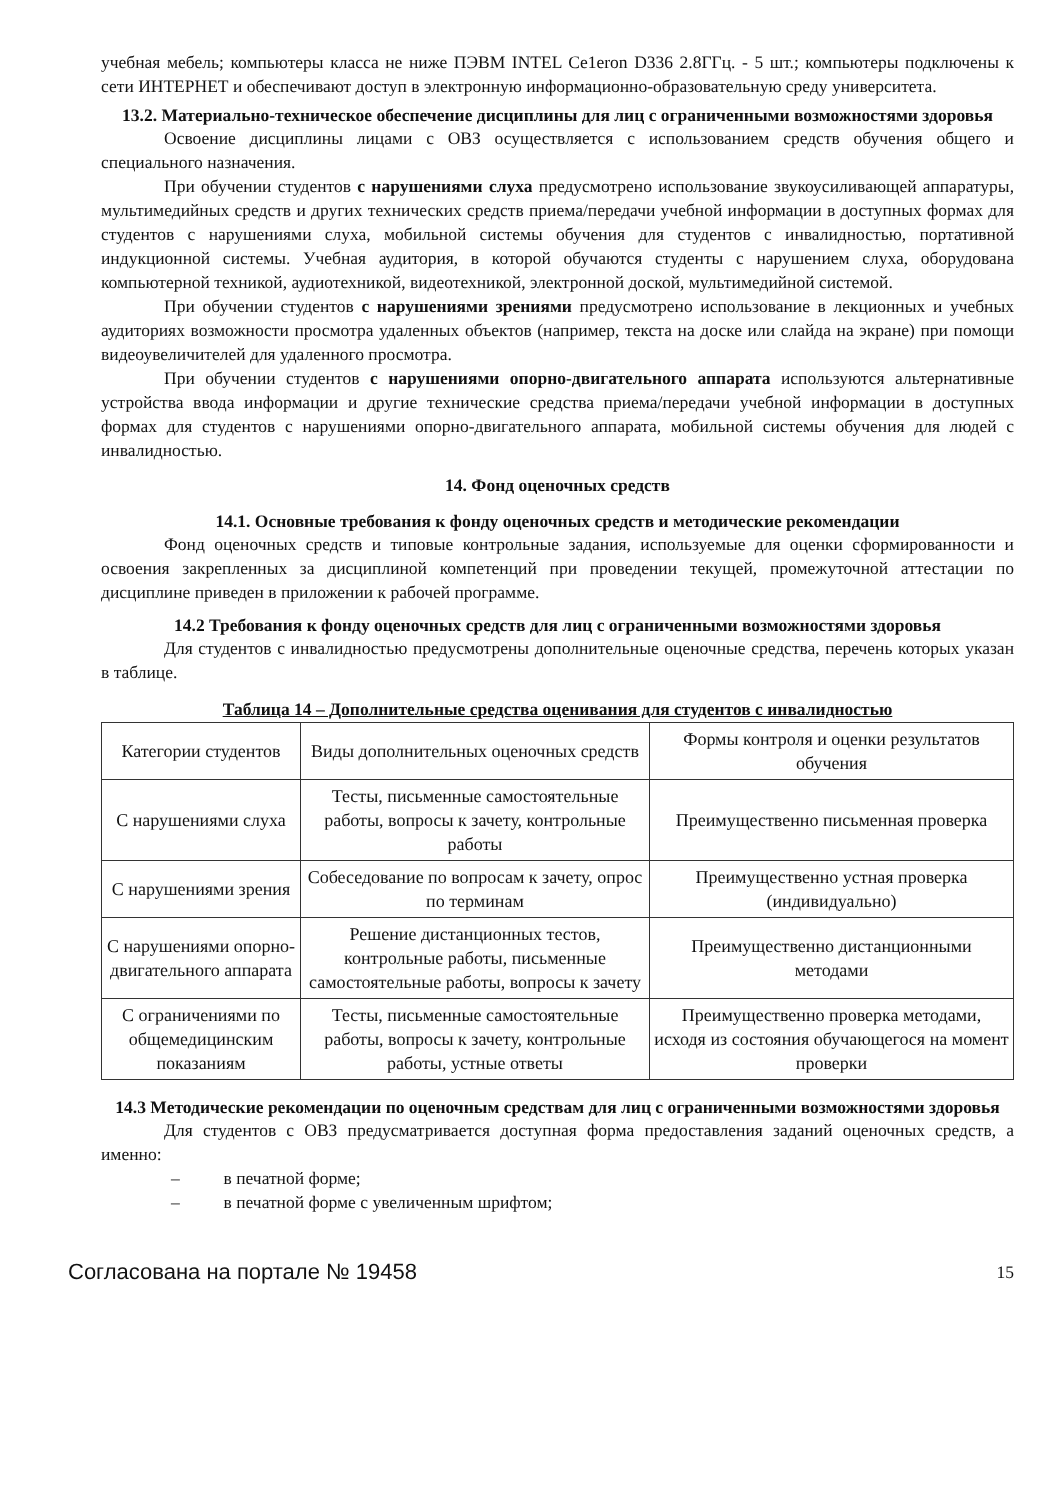учебная мебель; компьютеры класса не ниже ПЭВМ INTEL Ce1eron D336 2.8ГГц. - 5 шт.; компьютеры подключены к сети ИНТЕРНЕТ и обеспечивают доступ в электронную информационно-образовательную среду университета.
13.2. Материально-техническое обеспечение дисциплины для лиц с ограниченными возможностями здоровья
Освоение дисциплины лицами с ОВЗ осуществляется с использованием средств обучения общего и специального назначения.
При обучении студентов с нарушениями слуха предусмотрено использование звукоусиливающей аппаратуры, мультимедийных средств и других технических средств приема/передачи учебной информации в доступных формах для студентов с нарушениями слуха, мобильной системы обучения для студентов с инвалидностью, портативной индукционной системы. Учебная аудитория, в которой обучаются студенты с нарушением слуха, оборудована компьютерной техникой, аудиотехникой, видеотехникой, электронной доской, мультимедийной системой.
При обучении студентов с нарушениями зрениями предусмотрено использование в лекционных и учебных аудиториях возможности просмотра удаленных объектов (например, текста на доске или слайда на экране) при помощи видеоувеличителей для удаленного просмотра.
При обучении студентов с нарушениями опорно-двигательного аппарата используются альтернативные устройства ввода информации и другие технические средства приема/передачи учебной информации в доступных формах для студентов с нарушениями опорно-двигательного аппарата, мобильной системы обучения для людей с инвалидностью.
14. Фонд оценочных средств
14.1. Основные требования к фонду оценочных средств и методические рекомендации
Фонд оценочных средств и типовые контрольные задания, используемые для оценки сформированности и освоения закрепленных за дисциплиной компетенций при проведении текущей, промежуточной аттестации по дисциплине приведен в приложении к рабочей программе.
14.2 Требования к фонду оценочных средств для лиц с ограниченными возможностями здоровья
Для студентов с инвалидностью предусмотрены дополнительные оценочные средства, перечень которых указан в таблице.
Таблица 14 – Дополнительные средства оценивания для студентов с инвалидностью
| Категории студентов | Виды дополнительных оценочных средств | Формы контроля и оценки результатов обучения |
| С нарушениями слуха | Тесты, письменные самостоятельные работы, вопросы к зачету, контрольные работы | Преимущественно письменная проверка |
| С нарушениями зрения | Собеседование по вопросам к зачету, опрос по терминам | Преимущественно устная проверка (индивидуально) |
| С нарушениями опорно-двигательного аппарата | Решение дистанционных тестов, контрольные работы, письменные самостоятельные работы, вопросы к зачету | Преимущественно дистанционными методами |
| С ограничениями по общемедицинским показаниям | Тесты, письменные самостоятельные работы, вопросы к зачету, контрольные работы, устные ответы | Преимущественно проверка методами, исходя из состояния обучающегося на момент проверки |
14.3 Методические рекомендации по оценочным средствам для лиц с ограниченными возможностями здоровья
Для студентов с ОВЗ предусматривается доступная форма предоставления заданий оценочных средств, а именно:
– в печатной форме;
– в печатной форме с увеличенным шрифтом;
Согласована на портале № 19458
15